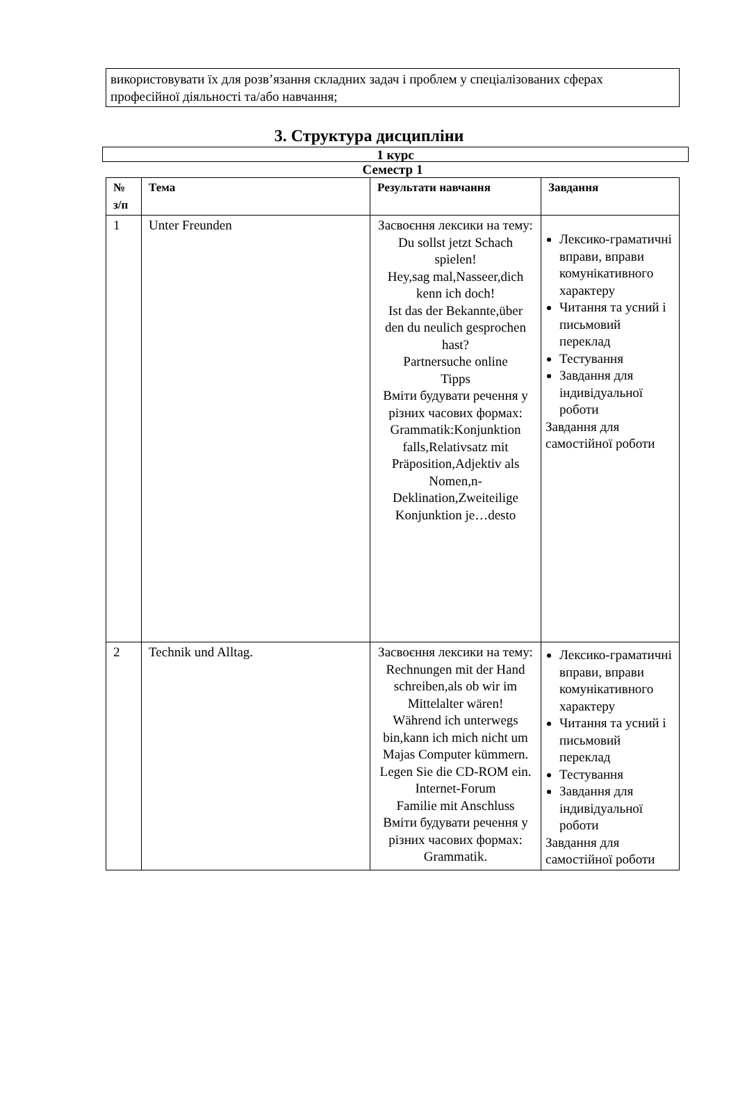використовувати їх для розв’язання складних задач і проблем у спеціалізованих сферах професійної діяльності та/або навчання;
3. Структура дисципліни
1 курс
Семестр 1
| № з/п | Тема | Результати навчання | Завдання |
| --- | --- | --- | --- |
| 1 | Unter Freunden | Засвоєння лексики на тему: Du sollst jetzt Schach spielen! Hey,sag mal,Nasseer,dich kenn ich doch! Ist das der Bekannte,über den du neulich gesprochen hast? Partnersuche online Tipps Вміти будувати речення у різних часових формах: Grammatik:Konjunktion falls,Relativsatz mit Präposition,Adjektiv als Nomen,n-Deklination,Zweiteilige Konjunktion je…desto | Лексико-граматичні вправи, вправи комунікативного характеру Читання та усний і письмовий переклад Тестування Завдання для індивідуальної роботи Завдання для самостійної роботи |
| 2 | Technik und Alltag. | Засвоєння лексики на тему: Rechnungen mit der Hand schreiben,als ob wir im Mittelalter wären! Während ich unterwegs bin,kann ich mich nicht um Majas Computer kümmern. Legen Sie die CD-ROM ein. Internet-Forum Familie mit Anschluss Вміти будувати речення у різних часових формах: Grammatik. | Лексико-граматичні вправи, вправи комунікативного характеру Читання та усний і письмовий переклад Тестування Завдання для індивідуальної роботи Завдання для самостійної роботи |